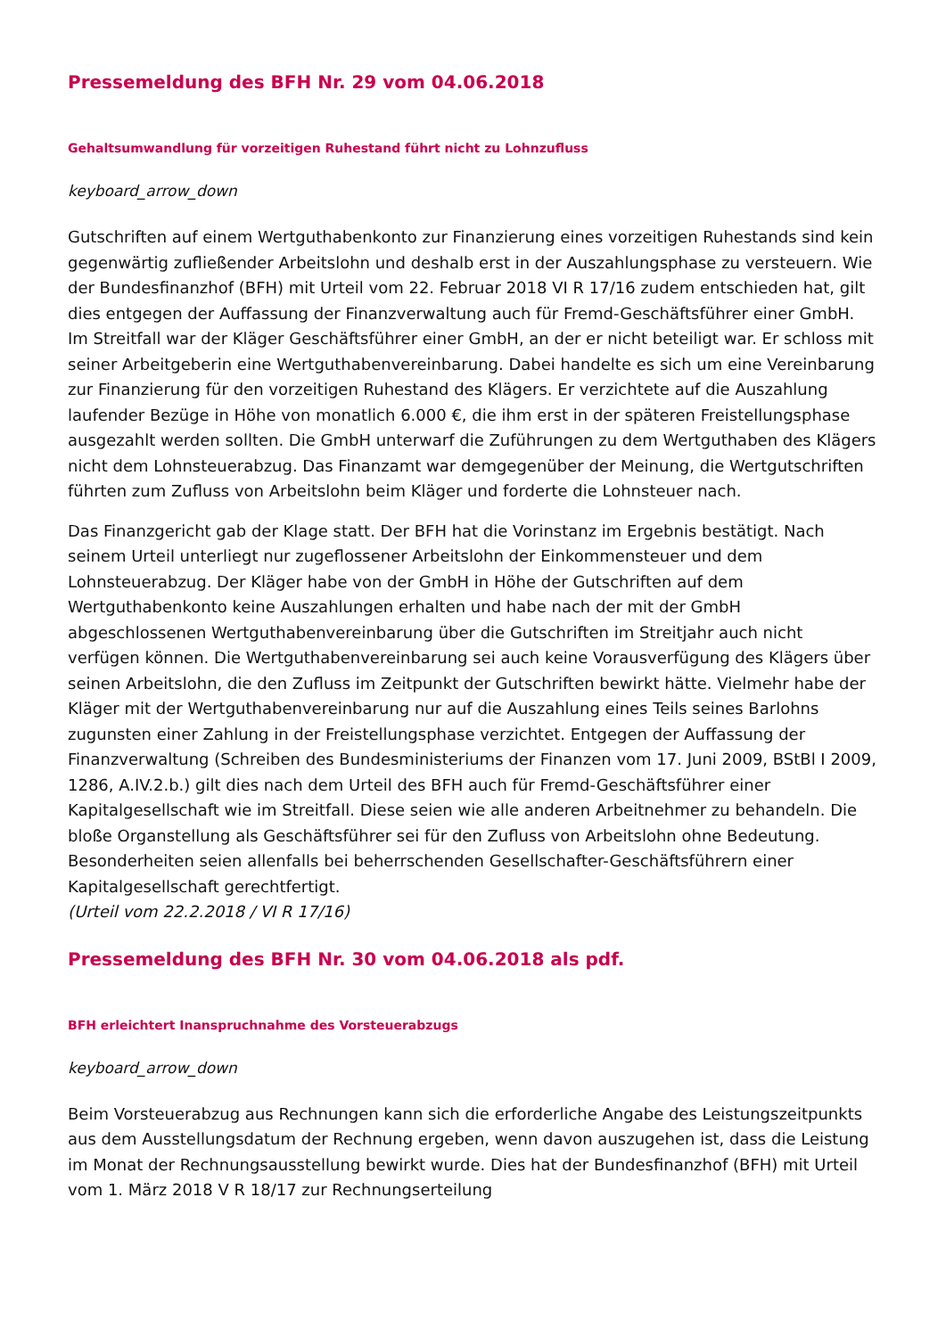Pressemeldung des BFH Nr. 29 vom 04.06.2018
Gehaltsumwandlung für vorzeitigen Ruhestand führt nicht zu Lohnzufluss
keyboard_arrow_down
Gutschriften auf einem Wertguthabenkonto zur Finanzierung eines vorzeitigen Ruhestands sind kein gegenwärtig zufließender Arbeitslohn und deshalb erst in der Auszahlungsphase zu versteuern. Wie der Bundesfinanzhof (BFH) mit Urteil vom 22. Februar 2018 VI R 17/16 zudem entschieden hat, gilt dies entgegen der Auffassung der Finanzverwaltung auch für Fremd-Geschäftsführer einer GmbH. Im Streitfall war der Kläger Geschäftsführer einer GmbH, an der er nicht beteiligt war. Er schloss mit seiner Arbeitgeberin eine Wertguthabenvereinbarung. Dabei handelte es sich um eine Vereinbarung zur Finanzierung für den vorzeitigen Ruhestand des Klägers. Er verzichtete auf die Auszahlung laufender Bezüge in Höhe von monatlich 6.000 €, die ihm erst in der späteren Freistellungsphase ausgezahlt werden sollten. Die GmbH unterwarf die Zuführungen zu dem Wertguthaben des Klägers nicht dem Lohnsteuerabzug. Das Finanzamt war demgegenüber der Meinung, die Wertgutschriften führten zum Zufluss von Arbeitslohn beim Kläger und forderte die Lohnsteuer nach.
Das Finanzgericht gab der Klage statt. Der BFH hat die Vorinstanz im Ergebnis bestätigt. Nach seinem Urteil unterliegt nur zugeflossener Arbeitslohn der Einkommensteuer und dem Lohnsteuerabzug. Der Kläger habe von der GmbH in Höhe der Gutschriften auf dem Wertguthabenkonto keine Auszahlungen erhalten und habe nach der mit der GmbH abgeschlossenen Wertguthabenvereinbarung über die Gutschriften im Streitjahr auch nicht verfügen können. Die Wertguthabenvereinbarung sei auch keine Vorausverfügung des Klägers über seinen Arbeitslohn, die den Zufluss im Zeitpunkt der Gutschriften bewirkt hätte. Vielmehr habe der Kläger mit der Wertguthabenvereinbarung nur auf die Auszahlung eines Teils seines Barlohns zugunsten einer Zahlung in der Freistellungsphase verzichtet. Entgegen der Auffassung der Finanzverwaltung (Schreiben des Bundesministeriums der Finanzen vom 17. Juni 2009, BStBl I 2009, 1286, A.IV.2.b.) gilt dies nach dem Urteil des BFH auch für Fremd-Geschäftsführer einer Kapitalgesellschaft wie im Streitfall. Diese seien wie alle anderen Arbeitnehmer zu behandeln. Die bloße Organstellung als Geschäftsführer sei für den Zufluss von Arbeitslohn ohne Bedeutung. Besonderheiten seien allenfalls bei beherrschenden Gesellschafter-Geschäftsführern einer Kapitalgesellschaft gerechtfertigt.
(Urteil vom 22.2.2018 / VI R 17/16)
Pressemeldung des BFH Nr. 30 vom 04.06.2018 als pdf.
BFH erleichtert Inanspruchnahme des Vorsteuerabzugs
keyboard_arrow_down
Beim Vorsteuerabzug aus Rechnungen kann sich die erforderliche Angabe des Leistungszeitpunkts aus dem Ausstellungsdatum der Rechnung ergeben, wenn davon auszugehen ist, dass die Leistung im Monat der Rechnungsausstellung bewirkt wurde. Dies hat der Bundesfinanzhof (BFH) mit Urteil vom 1. März 2018 V R 18/17 zur Rechnungserteilung